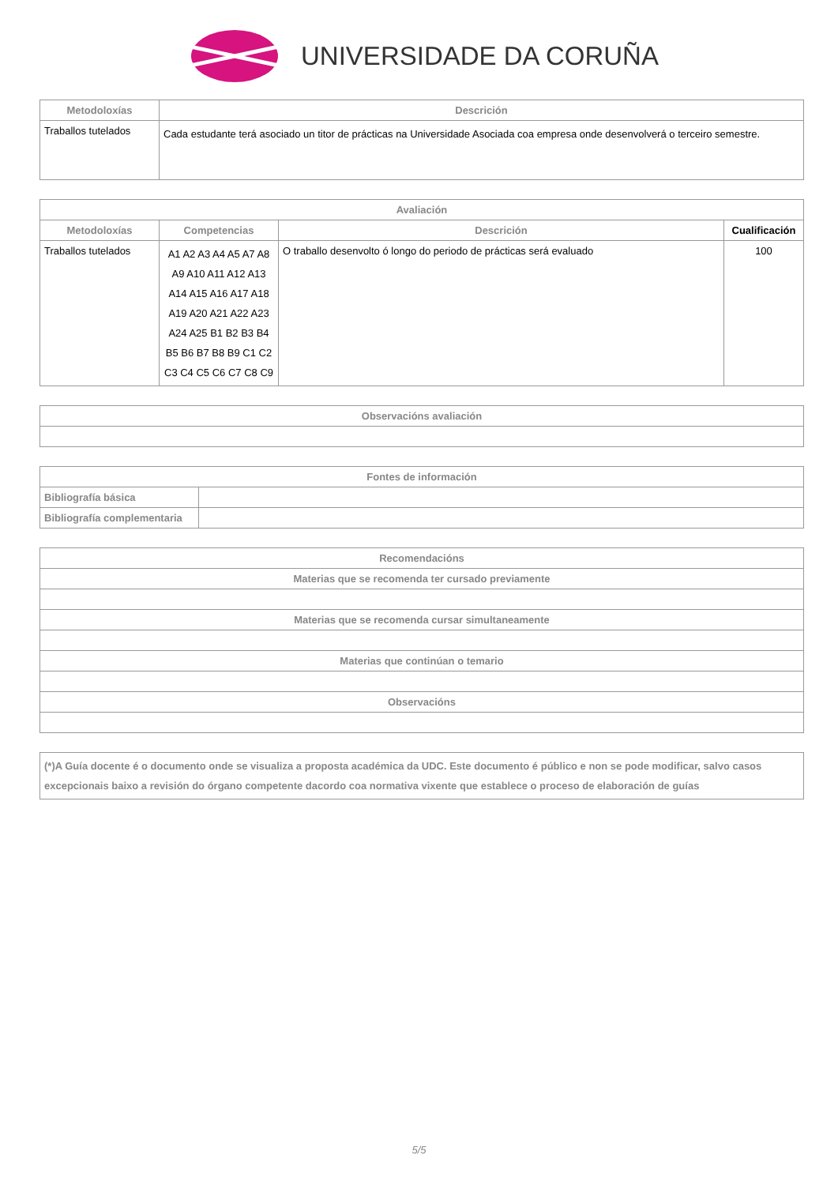UNIVERSIDADE DA CORUÑA
| Metodoloxías | Descrición |
| --- | --- |
| Traballos tutelados | Cada estudante terá asociado un titor de prácticas na Universidade Asociada coa empresa onde desenvolverá o terceiro semestre. |
| Avaliación | | | |
| --- | --- | --- | --- |
| Metodoloxías | Competencias | Descrición | Cualificación |
| Traballos tutelados | A1 A2 A3 A4 A5 A7 A8 A9 A10 A11 A12 A13 A14 A15 A16 A17 A18 A19 A20 A21 A22 A23 A24 A25 B1 B2 B3 B4 B5 B6 B7 B8 B9 C1 C2 C3 C4 C5 C6 C7 C8 C9 | O traballo desenvolto ó longo do periodo de prácticas será evaluado | 100 |
| Observacións avaliación |
| --- |
| Fontes de información | |
| --- | --- |
| Bibliografía básica | |
| Bibliografía complementaria | |
| Recomendacións |
| --- |
| Materias que se recomenda ter cursado previamente |
| Materias que se recomenda cursar simultaneamente |
| Materias que continúan o temario |
| Observacións |
| (*)A Guía docente é o documento onde se visualiza a proposta académica da UDC. Este documento é público e non se pode modificar, salvo casos excepcionais baixo a revisión do órgano competente dacordo coa normativa vixente que establece o proceso de elaboración de guías |
5/5